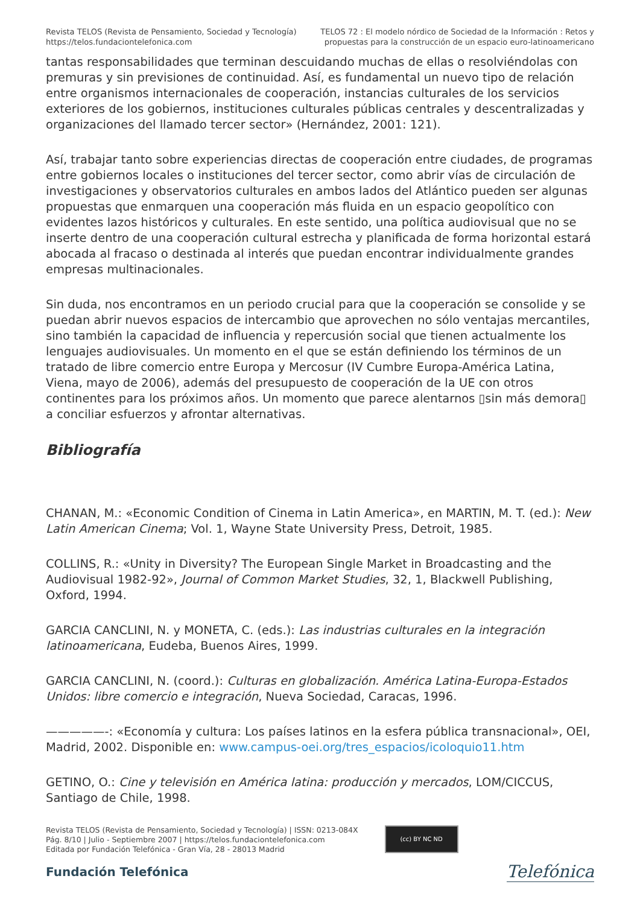Revista TELOS (Revista de Pensamiento, Sociedad y Tecnología)
https://telos.fundaciontelefonica.com
TELOS 72 : El modelo nórdico de Sociedad de la Información : Retos y
propuestas para la construcción de un espacio euro-latinoamericano
tantas responsabilidades que terminan descuidando muchas de ellas o resolviéndolas con premuras y sin previsiones de continuidad. Así, es fundamental un nuevo tipo de relación entre organismos internacionales de cooperación, instancias culturales de los servicios exteriores de los gobiernos, instituciones culturales públicas centrales y descentralizadas y organizaciones del llamado tercer sector» (Hernández, 2001: 121).
Así, trabajar tanto sobre experiencias directas de cooperación entre ciudades, de programas entre gobiernos locales o instituciones del tercer sector, como abrir vías de circulación de investigaciones y observatorios culturales en ambos lados del Atlántico pueden ser algunas propuestas que enmarquen una cooperación más fluida en un espacio geopolítico con evidentes lazos históricos y culturales. En este sentido, una política audiovisual que no se inserte dentro de una cooperación cultural estrecha y planificada de forma horizontal estará abocada al fracaso o destinada al interés que puedan encontrar individualmente grandes empresas multinacionales.
Sin duda, nos encontramos en un periodo crucial para que la cooperación se consolide y se puedan abrir nuevos espacios de intercambio que aprovechen no sólo ventajas mercantiles, sino también la capacidad de influencia y repercusión social que tienen actualmente los lenguajes audiovisuales. Un momento en el que se están definiendo los términos de un tratado de libre comercio entre Europa y Mercosur (IV Cumbre Europa-América Latina, Viena, mayo de 2006), además del presupuesto de cooperación de la UE con otros continentes para los próximos años. Un momento que parece alentarnos ▯sin más demora▯ a conciliar esfuerzos y afrontar alternativas.
Bibliografía
CHANAN, M.: «Economic Condition of Cinema in Latin America», en MARTIN, M. T. (ed.): New Latin American Cinema; Vol. 1, Wayne State University Press, Detroit, 1985.
COLLINS, R.: «Unity in Diversity? The European Single Market in Broadcasting and the Audiovisual 1982-92», Journal of Common Market Studies, 32, 1, Blackwell Publishing, Oxford, 1994.
GARCIA CANCLINI, N. y MONETA, C. (eds.): Las industrias culturales en la integración latinoamericana, Eudeba, Buenos Aires, 1999.
GARCIA CANCLINI, N. (coord.): Culturas en globalización. América Latina-Europa-Estados Unidos: libre comercio e integración, Nueva Sociedad, Caracas, 1996.
—————-: «Economía y cultura: Los países latinos en la esfera pública transnacional», OEI, Madrid, 2002. Disponible en: www.campus-oei.org/tres_espacios/icoloquio11.htm
GETINO, O.: Cine y televisión en América latina: producción y mercados, LOM/CICCUS, Santiago de Chile, 1998.
Revista TELOS (Revista de Pensamiento, Sociedad y Tecnología) | ISSN: 0213-084X
Pág. 8/10 | Julio - Septiembre 2007 | https://telos.fundaciontelefonica.com
Editada por Fundación Telefónica - Gran Vía, 28 - 28013 Madrid
(cc) BY NC ND
Fundación Telefónica
Telefónica